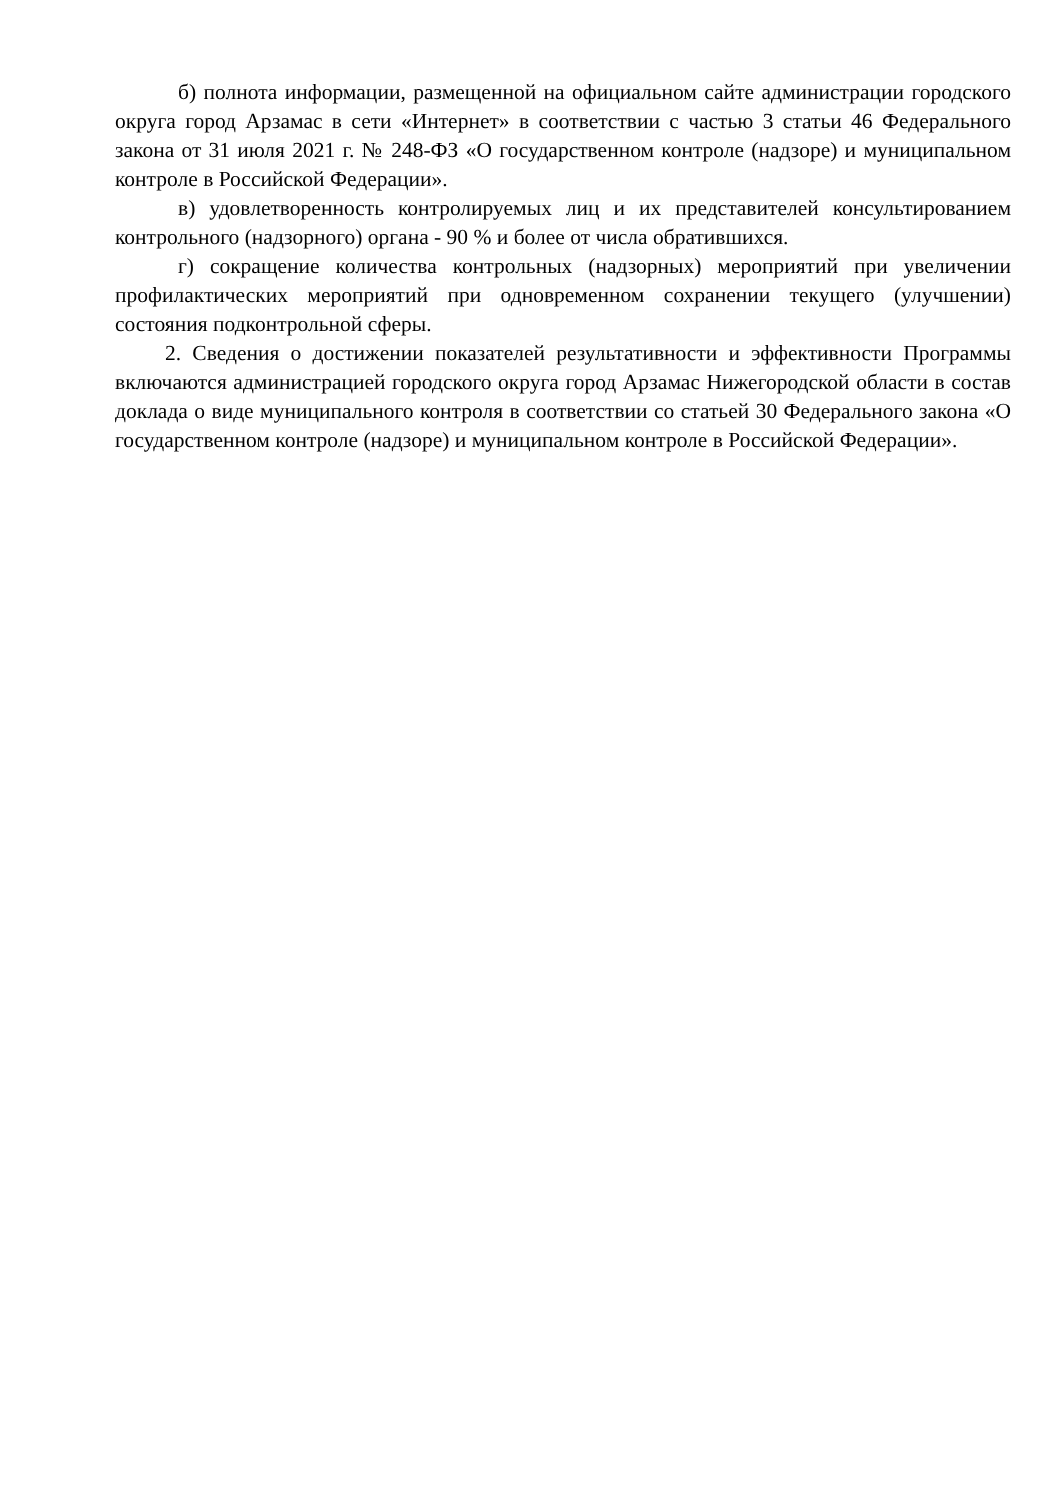б) полнота информации, размещенной на официальном сайте администрации городского округа город Арзамас в сети «Интернет» в соответствии с частью 3 статьи 46 Федерального закона от 31 июля 2021 г. № 248-ФЗ «О государственном контроле (надзоре) и муниципальном контроле в Российской Федерации».
в) удовлетворенность контролируемых лиц и их представителей консультированием контрольного (надзорного) органа - 90 % и более от числа обратившихся.
г) сокращение количества контрольных (надзорных) мероприятий при увеличении профилактических мероприятий при одновременном сохранении текущего (улучшении) состояния подконтрольной сферы.
2. Сведения о достижении показателей результативности и эффективности Программы включаются администрацией городского округа город Арзамас Нижегородской области в состав доклада о виде муниципального контроля в соответствии со статьей 30 Федерального закона «О государственном контроле (надзоре) и муниципальном контроле в Российской Федерации».